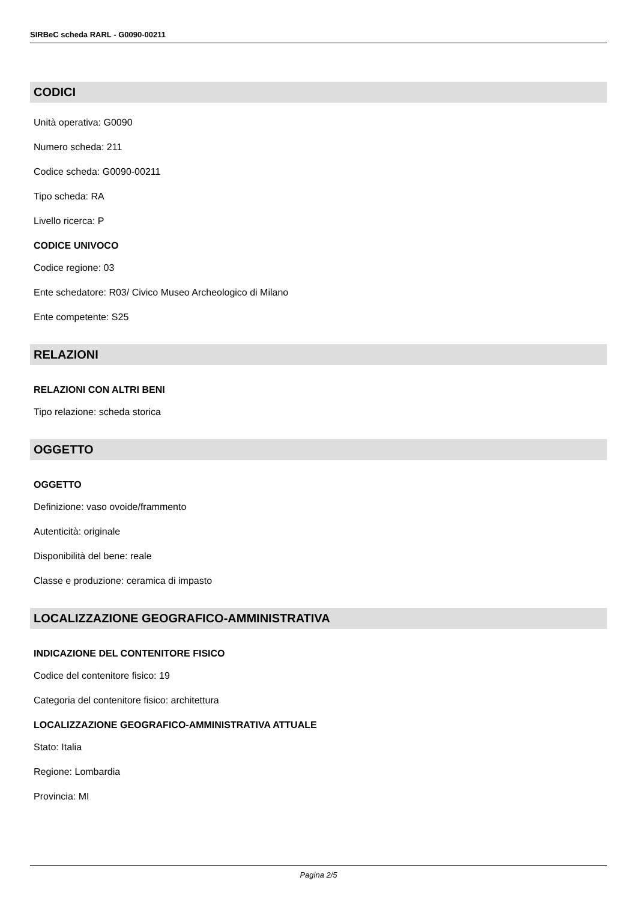SIRBeC scheda RARL - G0090-00211
CODICI
Unità operativa: G0090
Numero scheda: 211
Codice scheda: G0090-00211
Tipo scheda: RA
Livello ricerca: P
CODICE UNIVOCO
Codice regione: 03
Ente schedatore: R03/ Civico Museo Archeologico di Milano
Ente competente: S25
RELAZIONI
RELAZIONI CON ALTRI BENI
Tipo relazione: scheda storica
OGGETTO
OGGETTO
Definizione: vaso ovoide/frammento
Autenticità: originale
Disponibilità del bene: reale
Classe e produzione: ceramica di impasto
LOCALIZZAZIONE GEOGRAFICO-AMMINISTRATIVA
INDICAZIONE DEL CONTENITORE FISICO
Codice del contenitore fisico: 19
Categoria del contenitore fisico: architettura
LOCALIZZAZIONE GEOGRAFICO-AMMINISTRATIVA ATTUALE
Stato: Italia
Regione: Lombardia
Provincia: MI
Pagina 2/5